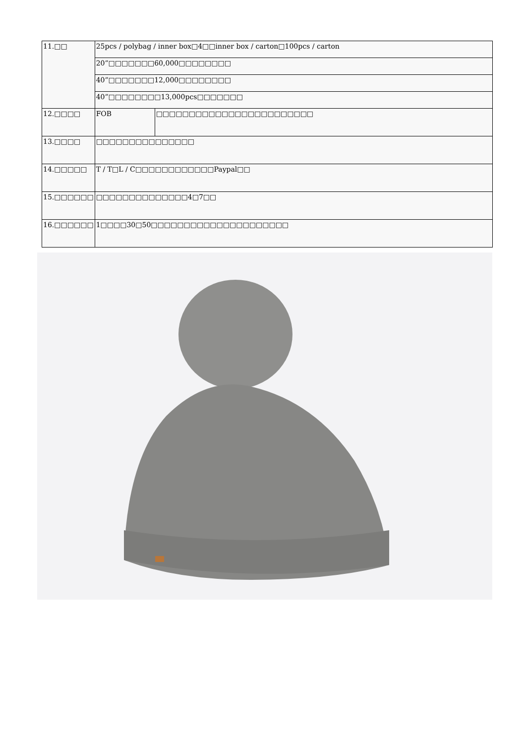| 11.□□ | 25pcs / polybag / inner box□4□□inner box / carton□100pcs / carton | |
| | 20”□□□□□□□60,000□□□□□□□□ | |
| | 40”□□□□□□□12,000□□□□□□□□ | |
| | 40”□□□□□□□□13,000pcs□□□□□□□ | |
| 12.□□□□ | FOB | □□□□□□□□□□□□□□□□□□□□□□□□ |
| 13.□□□□ | □□□□□□□□□□□□□□□ | |
| 14.□□□□□ | T / T□L / C□□□□□□□□□□□□Paypal□□ | |
| 15.□□□□□□ | □□□□□□□□□□□□□□4□7□□ | |
| 16.□□□□□□ | 1□□□□30□50□□□□□□□□□□□□□□□□□□□□□ | |